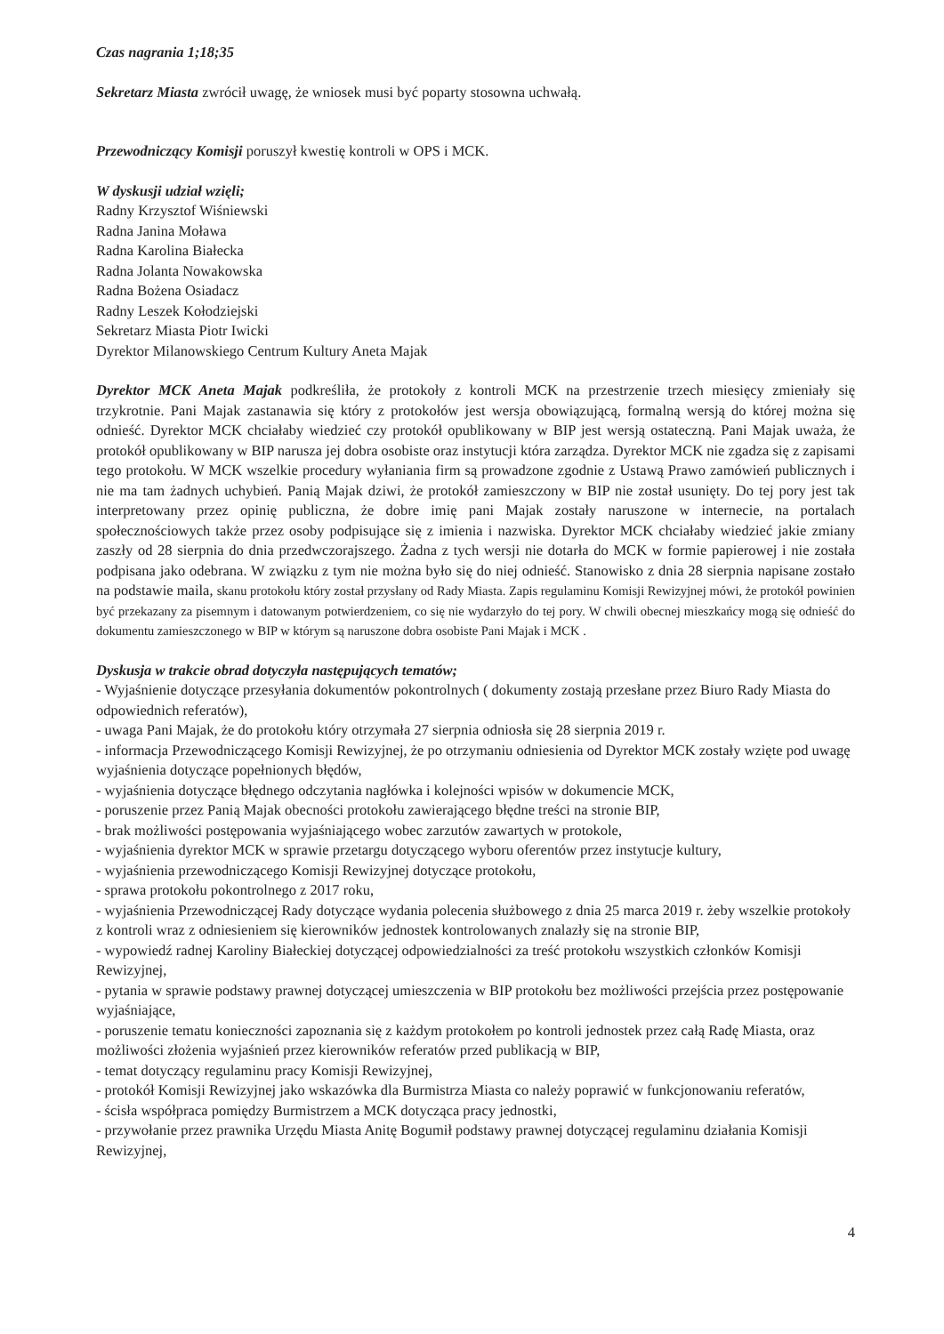Czas nagrania 1;18;35
Sekretarz Miasta zwrócił uwagę, że wniosek musi być poparty stosowna uchwałą.
Przewodniczący Komisji poruszył kwestię kontroli w OPS i MCK.
W dyskusji udział wzięli;
Radny Krzysztof Wiśniewski
Radna Janina Moława
Radna Karolina Białecka
Radna Jolanta Nowakowska
Radna Bożena Osiadacz
Radny Leszek Kołodziejski
Sekretarz Miasta Piotr Iwicki
Dyrektor Milanowskiego Centrum Kultury Aneta Majak
Dyrektor MCK Aneta Majak podkreśliła, że protokoły z kontroli MCK na przestrzenie trzech miesięcy zmieniały się trzykrotnie. Pani Majak zastanawia się który z protokołów jest wersja obowiązującą, formalną wersją do której można się odnieść. Dyrektor MCK chciałaby wiedzieć czy protokół opublikowany w BIP jest wersją ostateczną. Pani Majak uważa, że protokół opublikowany w BIP narusza jej dobra osobiste oraz instytucji która zarządza. Dyrektor MCK nie zgadza się z zapisami tego protokołu. W MCK wszelkie procedury wyłaniania firm są prowadzone zgodnie z Ustawą Prawo zamówień publicznych i nie ma tam żadnych uchybień. Panią Majak dziwi, że protokół zamieszczony w BIP nie został usunięty. Do tej pory jest tak interpretowany przez opinię publiczna, że dobre imię pani Majak zostały naruszone w internecie, na portalach społecznościowych także przez osoby podpisujące się z imienia i nazwiska. Dyrektor MCK chciałaby wiedzieć jakie zmiany zaszły od 28 sierpnia do dnia przedwczorajszego. Żadna z tych wersji nie dotarła do MCK w formie papierowej i nie została podpisana jako odebrana. W związku z tym nie można było się do niej odnieść. Stanowisko z dnia 28 sierpnia napisane zostało na podstawie maila, skanu protokołu który został przysłany od Rady Miasta. Zapis regulaminu Komisji Rewizyjnej mówi, że protokół powinien być przekazany za pisemnym i datowanym potwierdzeniem, co się nie wydarzyło do tej pory. W chwili obecnej mieszkańcy mogą się odnieść do dokumentu zamieszczonego w BIP w którym są naruszone dobra osobiste Pani Majak i MCK .
Dyskusja w trakcie obrad dotyczyła następujących tematów;
- Wyjaśnienie dotyczące przesyłania dokumentów pokontrolnych ( dokumenty zostają przesłane przez Biuro Rady Miasta do odpowiednich referatów),
- uwaga Pani Majak, że do protokołu który otrzymała 27 sierpnia odniosła się 28 sierpnia 2019 r.
- informacja Przewodniczącego Komisji Rewizyjnej, że po otrzymaniu odniesienia od Dyrektor MCK zostały wzięte pod uwagę wyjaśnienia dotyczące popełnionych błędów,
- wyjaśnienia dotyczące błędnego odczytania nagłówka i kolejności wpisów w dokumencie MCK,
- poruszenie przez Panią Majak obecności protokołu zawierającego błędne treści na stronie BIP,
- brak możliwości postępowania wyjaśniającego wobec zarzutów zawartych w protokole,
- wyjaśnienia dyrektor MCK w sprawie przetargu dotyczącego wyboru oferentów przez instytucje kultury,
- wyjaśnienia przewodniczącego Komisji Rewizyjnej dotyczące protokołu,
- sprawa protokołu pokontrolnego z 2017 roku,
- wyjaśnienia Przewodniczącej Rady dotyczące wydania polecenia służbowego z dnia 25 marca 2019 r. żeby wszelkie protokoły z kontroli wraz z odniesieniem się kierowników jednostek kontrolowanych znalazły się na stronie BIP,
- wypowiedź radnej Karoliny Białeckiej dotyczącej odpowiedzialności za treść protokołu wszystkich członków Komisji Rewizyjnej,
- pytania w sprawie podstawy prawnej dotyczącej umieszczenia w BIP protokołu bez możliwości przejścia przez postępowanie wyjaśniające,
- poruszenie tematu konieczności zapoznania się z każdym protokołem po kontroli jednostek przez całą Radę Miasta, oraz możliwości złożenia wyjaśnień przez kierowników referatów przed publikacją w BIP,
- temat dotyczący regulaminu pracy Komisji Rewizyjnej,
- protokół Komisji Rewizyjnej jako wskazówka dla Burmistrza Miasta co należy poprawić w funkcjonowaniu referatów,
- ścisła współpraca pomiędzy Burmistrzem a MCK dotycząca pracy jednostki,
- przywołanie przez prawnika Urzędu Miasta Anitę Bogumił podstawy prawnej dotyczącej regulaminu działania Komisji Rewizyjnej,
4